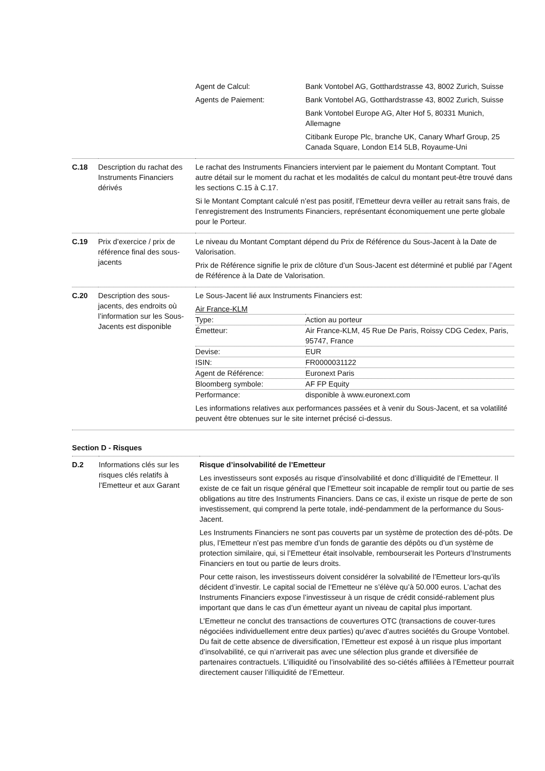| | | / Agent de Calcul: / Bank Vontobel AG, Gotthardstrasse 43, 8002 Zurich, Suisse / / Agents de Paiement: / Bank Vontobel AG, Gotthardstrasse 43, 8002 Zurich, Suisse Bank Vontobel Europe AG, Alter Hof 5, 80331 Munich, Allemagne Citibank Europe Plc, branche UK, Canary Wharf Group, 25 Canada Square, London E14 5LB, Royaume-Uni / |
| C.18 | Description du rachat des Instruments Financiers dérivés | Le rachat des Instruments Financiers intervient par le paiement du Montant Comptant. Tout autre détail sur le moment du rachat et les modalités de calcul du montant peut-être trouvé dans les sections C.15 à C.17. Si le Montant Comptant calculé n’est pas positif, l’Emetteur devra veiller au retrait sans frais, de l’enregistrement des Instruments Financiers, représentant économiquement une perte globale pour le Porteur. |
| C.19 | Prix d’exercice / prix de référence final des sous-jacents | Le niveau du Montant Comptant dépend du Prix de Référence du Sous-Jacent à la Date de Valorisation. Prix de Référence signifie le prix de clôture d’un Sous-Jacent est déterminé et publié par l’Agent de Référence à la Date de Valorisation. |
| C.20 | Description des sous-jacents, des endroits où l’information sur les Sous-Jacents est disponible | Le Sous-Jacent lié aux Instruments Financiers est: Air France-KLM / Type: / Action au porteur / / Émetteur: / Air France-KLM, 45 Rue De Paris, Roissy CDG Cedex, Paris, 95747, France / / Devise: / EUR / / ISIN: / FR0000031122 / / Agent de Référence: / Euronext Paris / / Bloomberg symbole: / AF FP Equity / / Performance: / disponible à www.euronext.com / Les informations relatives aux performances passées et à venir du Sous-Jacent, et sa volatilité peuvent être obtenues sur le site internet précisé ci-dessus. |
Section D - Risques
| D.2 | Informations clés sur les risques clés relatifs à l’Emetteur et aux Garant | Risque d’insolvabilité de l’Emetteur Les investisseurs sont exposés au risque d’insolvabilité et donc d’illiquidité de l’Emetteur. Il existe de ce fait un risque général que l’Emetteur soit incapable de remplir tout ou partie de ses obligations au titre des Instruments Financiers. Dans ce cas, il existe un risque de perte de son investissement, qui comprend la perte totale, indé-pendamment de la performance du Sous-Jacent. Les Instruments Financiers ne sont pas couverts par un système de protection des dé-pôts. De plus, l’Emetteur n’est pas membre d’un fonds de garantie des dépôts ou d’un système de protection similaire, qui, si l’Emetteur était insolvable, rembourserait les Porteurs d’Instruments Financiers en tout ou partie de leurs droits. Pour cette raison, les investisseurs doivent considérer la solvabilité de l’Emetteur lors-qu’ils décident d’investir. Le capital social de l’Emetteur ne s’élève qu’à 50.000 euros. L’achat des Instruments Financiers expose l’investisseur à un risque de crédit considé-rablement plus important que dans le cas d’un émetteur ayant un niveau de capital plus important. L’Emetteur ne conclut des transactions de couvertures OTC (transactions de couver-tures négociées individuellement entre deux parties) qu’avec d’autres sociétés du Groupe Vontobel. Du fait de cette absence de diversification, l’Emetteur est exposé à un risque plus important d’insolvabilité, ce qui n’arriverait pas avec une sélection plus grande et diversifiée de partenaires contractuels. L’illiquidité ou l’insolvabilité des so-ciétés affiliées à l’Emetteur pourrait directement causer l’illiquidité de l’Emetteur. |